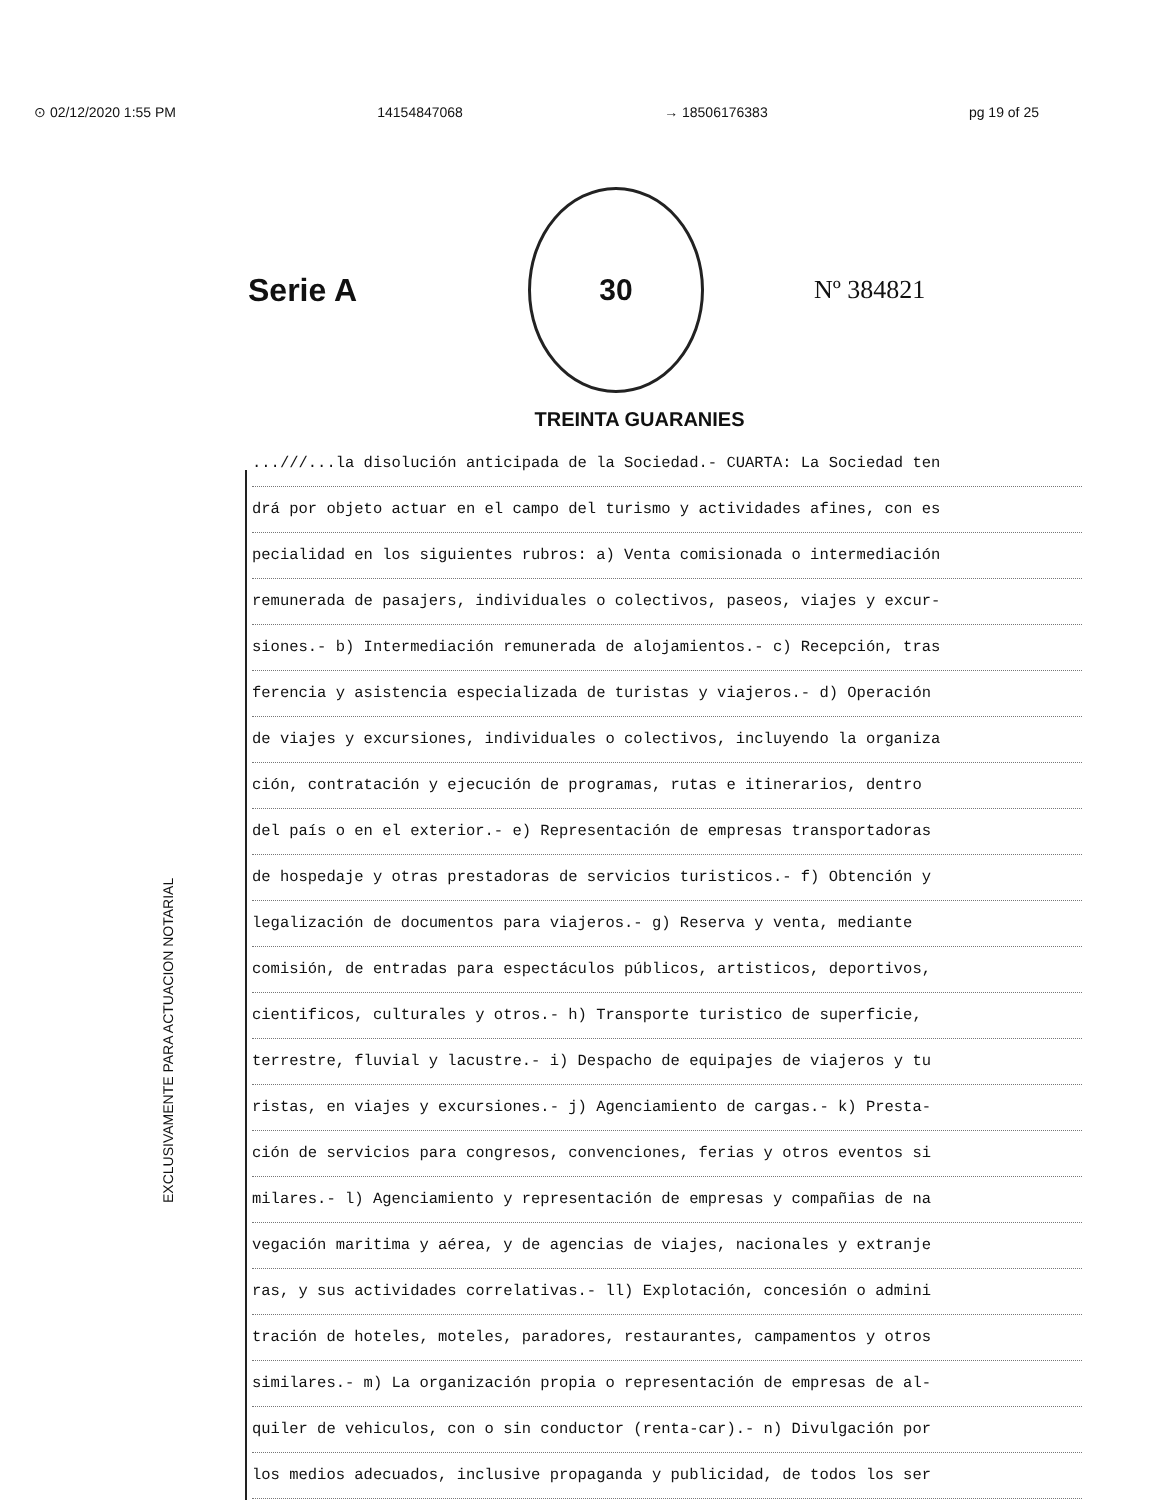⊙ 02/12/2020 1:55 PM 14154847068 → 18506176383 pg 19 of 25
Serie A
30
Nº 384821
TREINTA GUARANIES
EXCLUSIVAMENTE PARA ACTUACION NOTARIAL
...///...la disolución anticipada de la Sociedad.- CUARTA: La Sociedad ten
drá por objeto actuar en el campo del turismo y actividades afines, con es
pecialidad en los siguientes rubros: a) Venta comisionada o intermediación
remunerada de pasajers, individuales o colectivos, paseos, viajes y excur-
siones.- b) Intermediación remunerada de alojamientos.- c) Recepción, tras
ferencia y asistencia especializada de turistas y viajeros.- d) Operación
de viajes y excursiones, individuales o colectivos, incluyendo la organiza
ción, contratación y ejecución de programas, rutas e itinerarios, dentro
del país o en el exterior.- e) Representación de empresas transportadoras
de hospedaje y otras prestadoras de servicios turisticos.- f) Obtención y
legalización de documentos para viajeros.- g) Reserva y venta, mediante
comisión, de entradas para espectáculos públicos, artisticos, deportivos,
cientificos, culturales y otros.- h) Transporte turistico de superficie,
terrestre, fluvial y lacustre.- i) Despacho de equipajes de viajeros y tu
ristas, en viajes y excursiones.- j) Agenciamiento de cargas.- k) Presta-
ción de servicios para congresos, convenciones, ferias y otros eventos si
milares.- l) Agenciamiento y representación de empresas y compañias de na
vegación maritima y aérea, y de agencias de viajes, nacionales y extranje
ras, y sus actividades correlativas.- ll) Explotación, concesión o admini
tración de hoteles, moteles, paradores, restaurantes, campamentos y otros
similares.- m) La organización propia o representación de empresas de al-
quiler de vehiculos, con o sin conductor (renta-car).- n) Divulgación por
los medios adecuados, inclusive propaganda y publicidad, de todos los ser